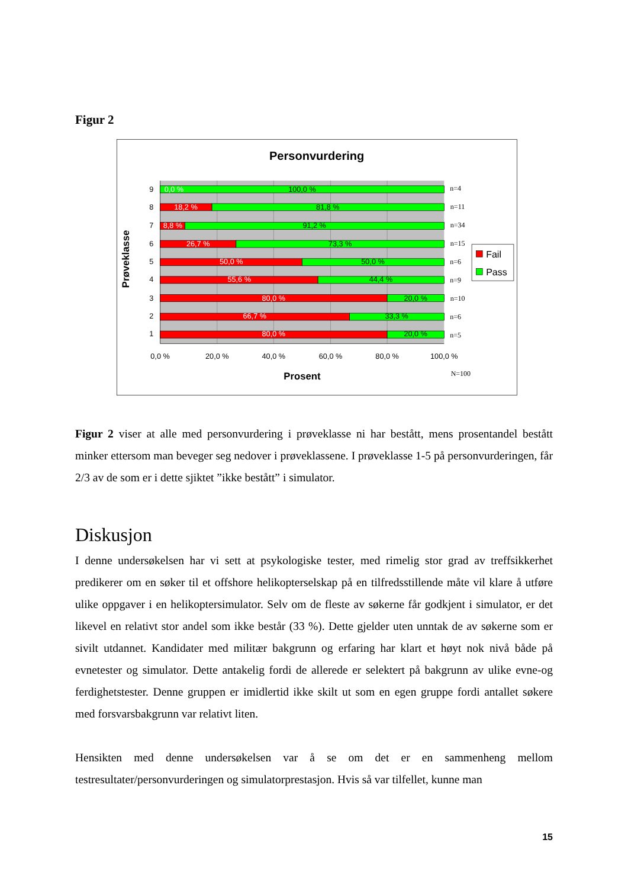Figur 2
Personvurdering
9
0,0 %
100,0 %
n=4
8
18,2 %
81,8 %
n=11
7
8,8 %
91,2 %
n=34
6
26,7 %
73,3 %
n=15
5
50,0 %
50,0 %
n=6
4
55,6 %
44,4 %
n=9
3
80,0 %
20,0 %
n=10
2
66,7 %
33,3 %
n=6
1
80,0 %
20,0 %
n=5
0,0 %
20,0 %
40,0 %
60,0 %
80,0 %
100,0 %
Prosent
N=100
Prøveklasse
Fail
Pass
Figur 2 viser at alle med personvurdering i prøveklasse ni har bestått, mens prosentandel bestått minker ettersom man beveger seg nedover i prøveklassene. I prøveklasse 1-5 på personvurderingen, får 2/3 av de som er i dette sjiktet ”ikke bestått” i simulator.
Diskusjon
I denne undersøkelsen har vi sett at psykologiske tester, med rimelig stor grad av treffsikkerhet predikerer om en søker til et offshore helikopterselskap på en tilfredsstillende måte vil klare å utføre ulike oppgaver i en helikoptersimulator. Selv om de fleste av søkerne får godkjent i simulator, er det likevel en relativt stor andel som ikke består (33 %). Dette gjelder uten unntak de av søkerne som er sivilt utdannet. Kandidater med militær bakgrunn og erfaring har klart et høyt nok nivå både på evnetester og simulator. Dette antakelig fordi de allerede er selektert på bakgrunn av ulike evne-og ferdighetstester. Denne gruppen er imidlertid ikke skilt ut som en egen gruppe fordi antallet søkere med forsvarsbakgrunn var relativt liten.
Hensikten med denne undersøkelsen var å se om det er en sammenheng mellom testresultater/personvurderingen og simulatorprestasjon. Hvis så var tilfellet, kunne man
15